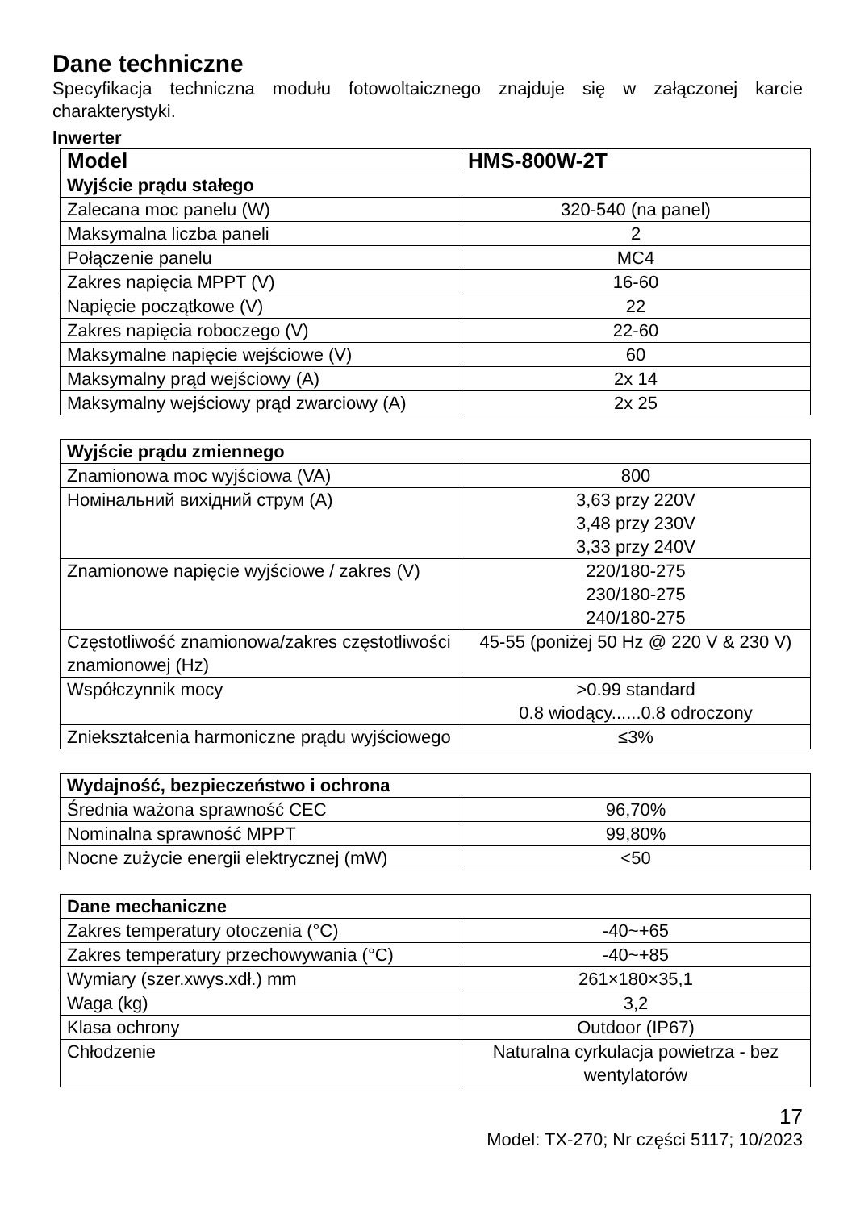Dane techniczne
Specyfikacja techniczna modułu fotowoltaicznego znajduje się w załączonej karcie charakterystyki.
Inwerter
| Model | HMS-800W-2T |
| --- | --- |
| Wyjście prądu stałego | |
| Zalecana moc panelu (W) | 320-540 (na panel) |
| Maksymalna liczba paneli | 2 |
| Połączenie panelu | MC4 |
| Zakres napięcia MPPT (V) | 16-60 |
| Napięcie początkowe (V) | 22 |
| Zakres napięcia roboczego (V) | 22-60 |
| Maksymalne napięcie wejściowe (V) | 60 |
| Maksymalny prąd wejściowy (A) | 2x 14 |
| Maksymalny wejściowy prąd zwarciowy (A) | 2x 25 |
| Wyjście prądu zmiennego | |
| --- | --- |
| Znamionowa moc wyjściowa (VA) | 800 |
| Номінальний вихідний струм (A) | 3,63 przy 220V 3,48 przy 230V 3,33 przy 240V |
| Znamionowe napięcie wyjściowe / zakres (V) | 220/180-275 230/180-275 240/180-275 |
| Częstotliwość znamionowa/zakres częstotliwości znamionowej (Hz) | 45-55 (poniżej 50 Hz @ 220 V & 230 V) |
| Współczynnik mocy | >0.99 standard 0.8 wiodący......0.8 odroczony |
| Zniekształcenia harmoniczne prądu wyjściowego | ≤3% |
| Wydajność, bezpieczeństwo i ochrona | |
| --- | --- |
| Średnia ważona sprawność CEC | 96,70% |
| Nominalna sprawność MPPT | 99,80% |
| Nocne zużycie energii elektrycznej (mW) | <50 |
| Dane mechaniczne | |
| --- | --- |
| Zakres temperatury otoczenia (°C) | -40~+65 |
| Zakres temperatury przechowywania (°C) | -40~+85 |
| Wymiary (szer.xwys.xdł.) mm | 261×180×35,1 |
| Waga (kg) | 3,2 |
| Klasa ochrony | Outdoor (IP67) |
| Chłodzenie | Naturalna cyrkulacja powietrza - bez wentylatorów |
17
Model: TX-270; Nr części 5117; 10/2023